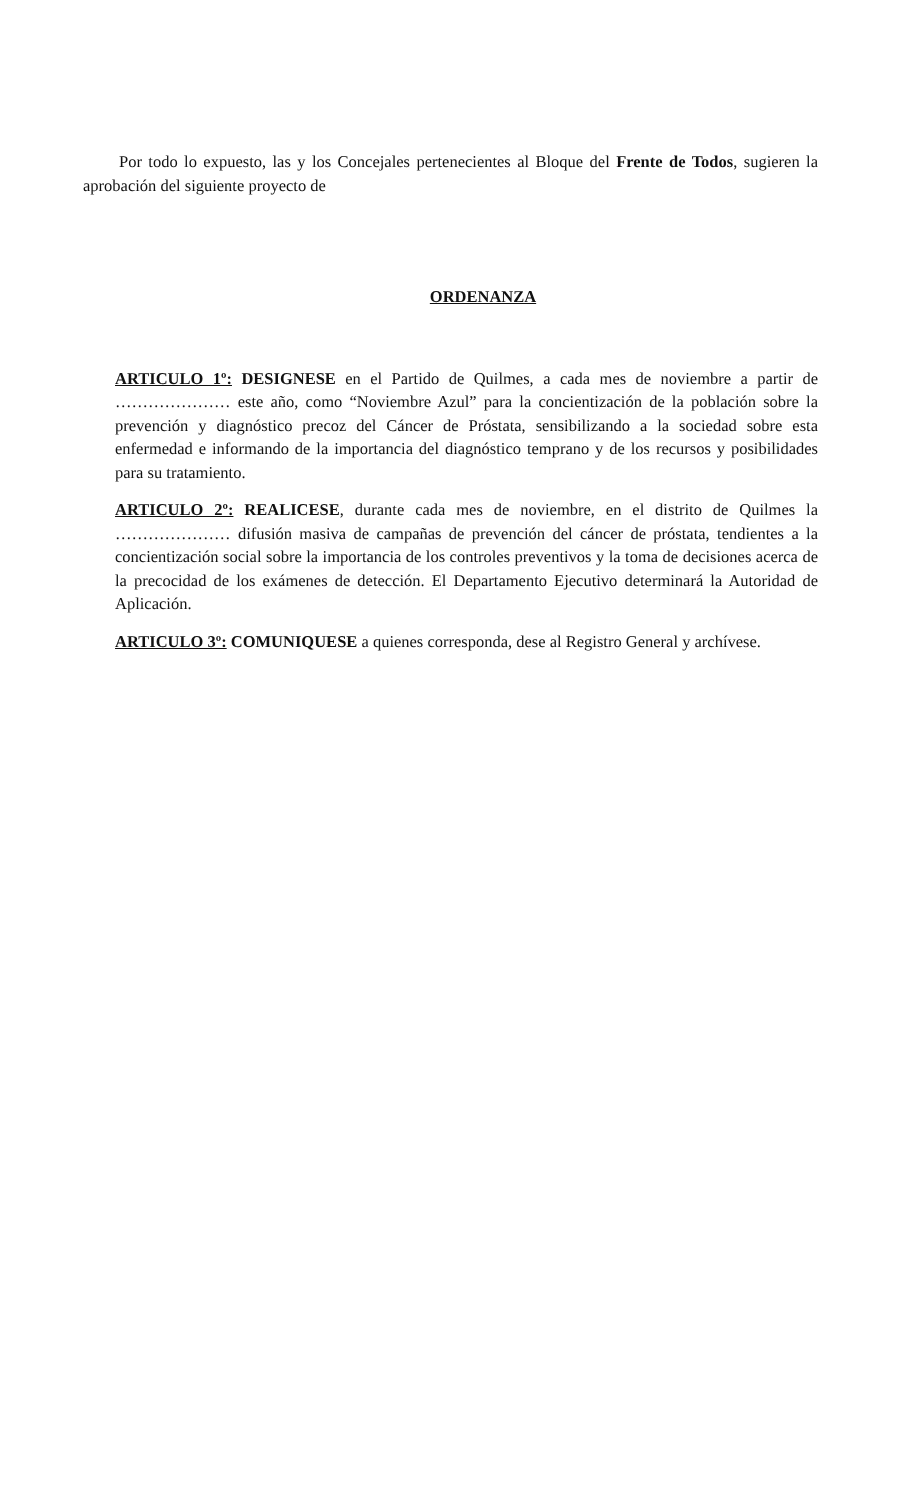Por todo lo expuesto, las y los Concejales pertenecientes al Bloque del Frente de Todos, sugieren la aprobación del siguiente proyecto de
ORDENANZA
ARTICULO 1º: DESIGNESE en el Partido de Quilmes, a cada mes de noviembre a partir de ………………… este año, como “Noviembre Azul” para la concientización de la población sobre la prevención y diagnóstico precoz del Cáncer de Próstata, sensibilizando a la sociedad sobre esta enfermedad e informando de la importancia del diagnóstico temprano y de los recursos y posibilidades para su tratamiento.
ARTICULO 2º: REALICESE, durante cada mes de noviembre, en el distrito de Quilmes la ………………… difusión masiva de campañas de prevención del cáncer de próstata, tendientes a la concientización social sobre la importancia de los controles preventivos y la toma de decisiones acerca de la precocidad de los exámenes de detección. El Departamento Ejecutivo determinará la Autoridad de Aplicación.
ARTICULO 3º: COMUNIQUESE a quienes corresponda, dese al Registro General y archívese.